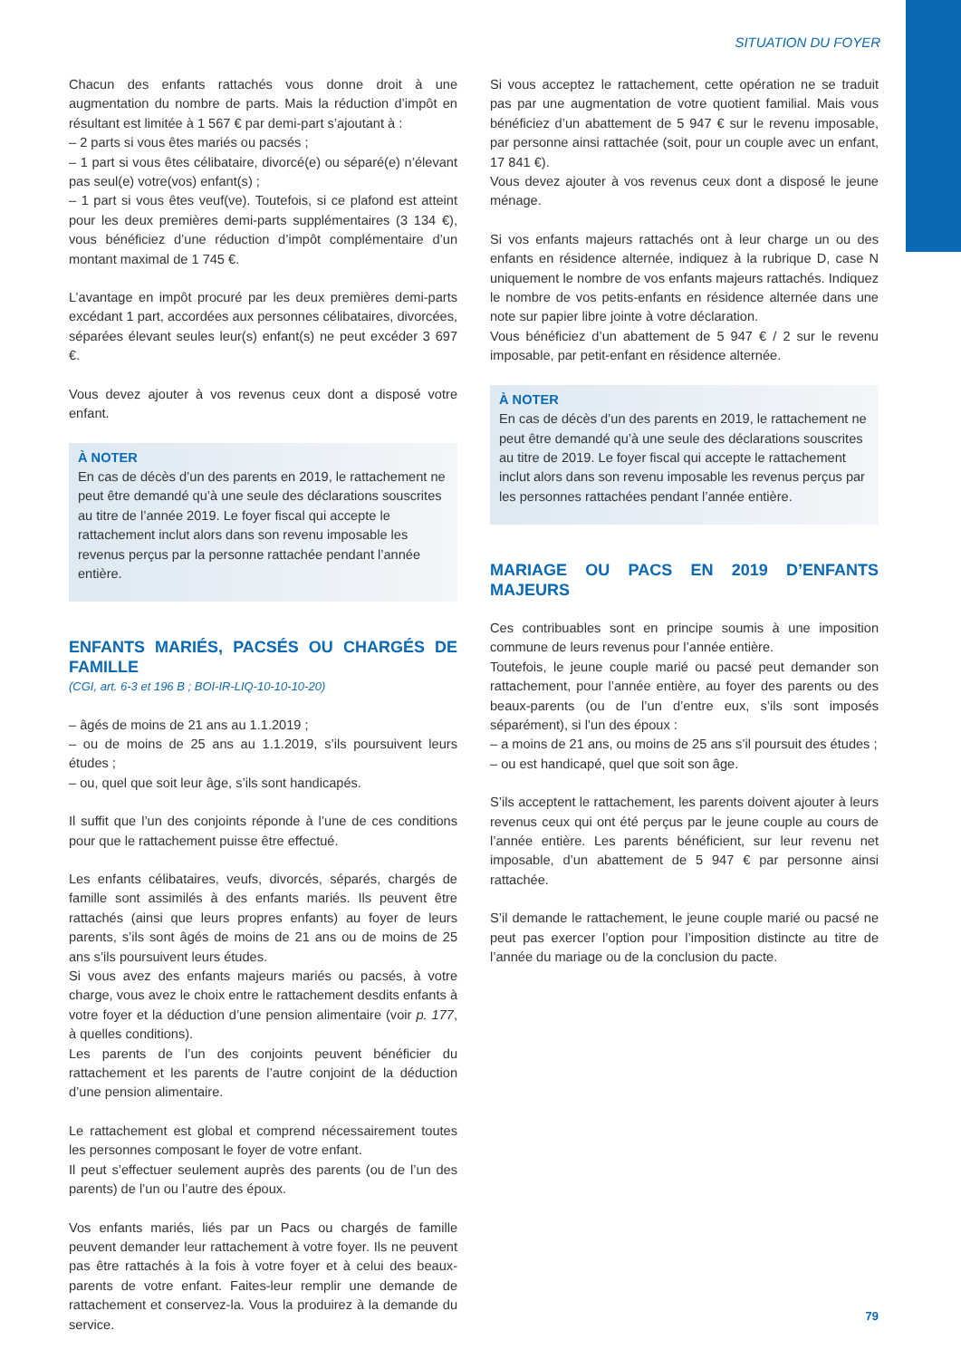SITUATION DU FOYER
Chacun des enfants rattachés vous donne droit à une augmentation du nombre de parts. Mais la réduction d’impôt en résultant est limitée à 1 567 € par demi-part s’ajoutant à :
– 2 parts si vous êtes mariés ou pacsés ;
– 1 part si vous êtes célibataire, divorcé(e) ou séparé(e) n’élevant pas seul(e) votre(vos) enfant(s) ;
– 1 part si vous êtes veuf(ve). Toutefois, si ce plafond est atteint pour les deux premières demi-parts supplémentaires (3 134 €), vous bénéficiez d’une réduction d’impôt complémentaire d’un montant maximal de 1 745 €.
L’avantage en impôt procuré par les deux premières demi-parts excédant 1 part, accordées aux personnes célibataires, divorcées, séparées élevant seules leur(s) enfant(s) ne peut excéder 3 697 €.
Vous devez ajouter à vos revenus ceux dont a disposé votre enfant.
À NOTER
En cas de décès d’un des parents en 2019, le rattachement ne peut être demandé qu’à une seule des déclarations souscrites au titre de l’année 2019. Le foyer fiscal qui accepte le rattachement inclut alors dans son revenu imposable les revenus perçus par la personne rattachée pendant l’année entière.
ENFANTS MARIÉS, PACSÉS OU CHARGÉS DE FAMILLE
(CGI, art. 6-3 et 196 B ; BOI-IR-LIQ-10-10-10-20)
– âgés de moins de 21 ans au 1.1.2019 ;
– ou de moins de 25 ans au 1.1.2019, s’ils poursuivent leurs études ;
– ou, quel que soit leur âge, s’ils sont handicapés.
Il suffit que l’un des conjoints réponde à l’une de ces conditions pour que le rattachement puisse être effectué.
Les enfants célibataires, veufs, divorcés, séparés, chargés de famille sont assimilés à des enfants mariés. Ils peuvent être rattachés (ainsi que leurs propres enfants) au foyer de leurs parents, s’ils sont âgés de moins de 21 ans ou de moins de 25 ans s’ils poursuivent leurs études.
Si vous avez des enfants majeurs mariés ou pacsés, à votre charge, vous avez le choix entre le rattachement desdits enfants à votre foyer et la déduction d’une pension alimentaire (voir p. 177, à quelles conditions).
Les parents de l’un des conjoints peuvent bénéficier du rattachement et les parents de l’autre conjoint de la déduction d’une pension alimentaire.
Le rattachement est global et comprend nécessairement toutes les personnes composant le foyer de votre enfant.
Il peut s’effectuer seulement auprès des parents (ou de l’un des parents) de l’un ou l’autre des époux.
Vos enfants mariés, liés par un Pacs ou chargés de famille peuvent demander leur rattachement à votre foyer. Ils ne peuvent pas être rattachés à la fois à votre foyer et à celui des beaux-parents de votre enfant. Faites-leur remplir une demande de rattachement et conservez-la. Vous la produirez à la demande du service.
Si vous acceptez le rattachement, cette opération ne se traduit pas par une augmentation de votre quotient familial. Mais vous bénéficiez d’un abattement de 5 947 € sur le revenu imposable, par personne ainsi rattachée (soit, pour un couple avec un enfant, 17 841 €).
Vous devez ajouter à vos revenus ceux dont a disposé le jeune ménage.
Si vos enfants majeurs rattachés ont à leur charge un ou des enfants en résidence alternée, indiquez à la rubrique D, case N uniquement le nombre de vos enfants majeurs rattachés. Indiquez le nombre de vos petits-enfants en résidence alternée dans une note sur papier libre jointe à votre déclaration.
Vous bénéficiez d’un abattement de 5 947 € / 2 sur le revenu imposable, par petit-enfant en résidence alternée.
À NOTER
En cas de décès d’un des parents en 2019, le rattachement ne peut être demandé qu’à une seule des déclarations souscrites au titre de 2019. Le foyer fiscal qui accepte le rattachement inclut alors dans son revenu imposable les revenus perçus par les personnes rattachées pendant l’année entière.
MARIAGE OU PACS EN 2019 D’ENFANTS MAJEURS
Ces contribuables sont en principe soumis à une imposition commune de leurs revenus pour l’année entière.
Toutefois, le jeune couple marié ou pacsé peut demander son rattachement, pour l’année entière, au foyer des parents ou des beaux-parents (ou de l’un d’entre eux, s’ils sont imposés séparément), si l’un des époux :
– a moins de 21 ans, ou moins de 25 ans s’il poursuit des études ;
– ou est handicapé, quel que soit son âge.
S’ils acceptent le rattachement, les parents doivent ajouter à leurs revenus ceux qui ont été perçus par le jeune couple au cours de l’année entière. Les parents bénéficient, sur leur revenu net imposable, d’un abattement de 5 947 € par personne ainsi rattachée.
S’il demande le rattachement, le jeune couple marié ou pacsé ne peut pas exercer l’option pour l’imposition distincte au titre de l’année du mariage ou de la conclusion du pacte.
79